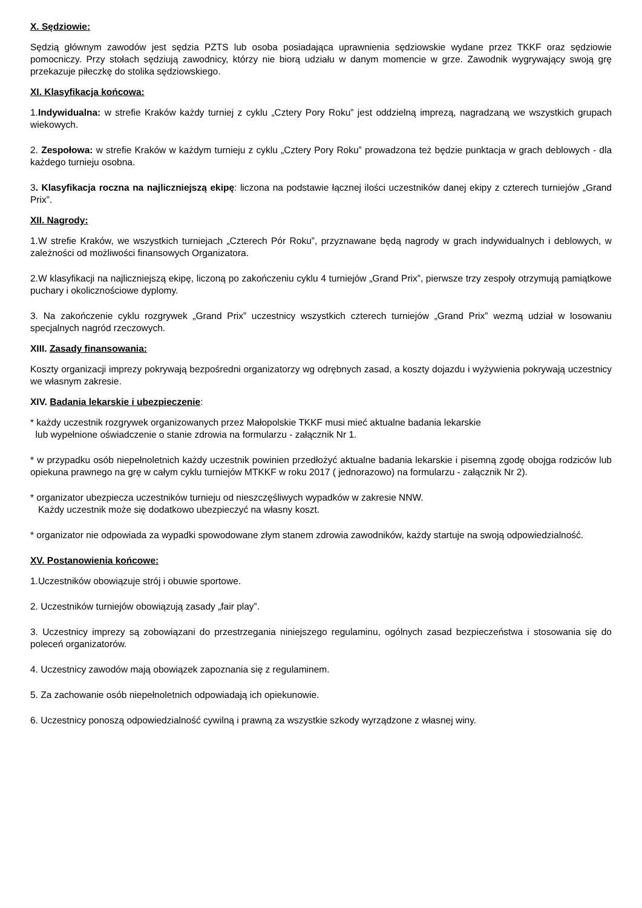X. Sędziowie:
Sędzią głównym zawodów jest sędzia PZTS lub osoba posiadająca uprawnienia sędziowskie wydane przez TKKF oraz sędziowie pomocniczy. Przy stołach sędziują zawodnicy, którzy nie biorą udziału w danym momencie w grze. Zawodnik wygrywający swoją grę przekazuje piłeczkę do stolika sędziowskiego.
XI. Klasyfikacja końcowa:
1.Indywidualna: w strefie Kraków każdy turniej z cyklu „Cztery Pory Roku” jest oddzielną imprezą, nagradzaną we wszystkich grupach wiekowych.
2. Zespołowa: w strefie Kraków w każdym turnieju z cyklu „Cztery Pory Roku” prowadzona też będzie punktacja w grach deblowych - dla każdego turnieju osobna.
3. Klasyfikacja roczna na najliczniejszą ekipę: liczona na podstawie łącznej ilości uczestników danej ekipy z czterech turniejów „Grand Prix”.
XII. Nagrody:
1.W strefie Kraków, we wszystkich turniejach „Czterech Pór Roku”, przyznawane będą nagrody w grach indywidualnych i deblowych, w zależności od możliwości finansowych Organizatora.
2.W klasyfikacji na najliczniejszą ekipę, liczoną po zakończeniu cyklu 4 turniejów „Grand Prix”, pierwsze trzy zespoły otrzymują pamiątkowe puchary i okolicznościowe dyplomy.
3. Na zakończenie cyklu rozgrywek „Grand Prix” uczestnicy wszystkich czterech turniejów „Grand Prix” wezmą udział w losowaniu specjalnych nagród rzeczowych.
XIII. Zasady finansowania:
Koszty organizacji imprezy pokrywają bezpośredni organizatorzy wg odrębnych zasad, a koszty dojazdu i wyżywienia pokrywają uczestnicy we własnym zakresie.
XIV. Badania lekarskie i ubezpieczenie:
* każdy uczestnik rozgrywek organizowanych przez Małopolskie TKKF musi mieć aktualne badania lekarskie
lub wypełnione oświadczenie o stanie zdrowia na formularzu - załącznik Nr 1.
* w przypadku osób niepełnoletnich każdy uczestnik powinien przedłożyć aktualne badania lekarskie i pisemną zgodę obojga rodziców lub opiekuna prawnego na grę w całym cyklu turniejów MTKKF w roku 2017 ( jednorazowo) na formularzu - załącznik Nr 2).
* organizator ubezpiecza uczestników turnieju od nieszczęśliwych wypadków w zakresie NNW.
Każdy uczestnik może się dodatkowo ubezpieczyć na własny koszt.
* organizator nie odpowiada za wypadki spowodowane złym stanem zdrowia zawodników, każdy startuje na swoją odpowiedzialność.
XV. Postanowienia końcowe:
1.Uczestników obowiązuje strój i obuwie sportowe.
2. Uczestników turniejów obowiązują zasady „fair play”.
3. Uczestnicy imprezy są zobowiązani do przestrzegania niniejszego regulaminu, ogólnych zasad bezpieczeństwa i stosowania się do poleceń organizatorów.
4. Uczestnicy zawodów mają obowiązek zapoznania się z regulaminem.
5. Za zachowanie osób niepełnoletnich odpowiadają ich opiekunowie.
6. Uczestnicy ponoszą odpowiedzialność cywilną i prawną za wszystkie szkody wyrządzone z własnej winy.